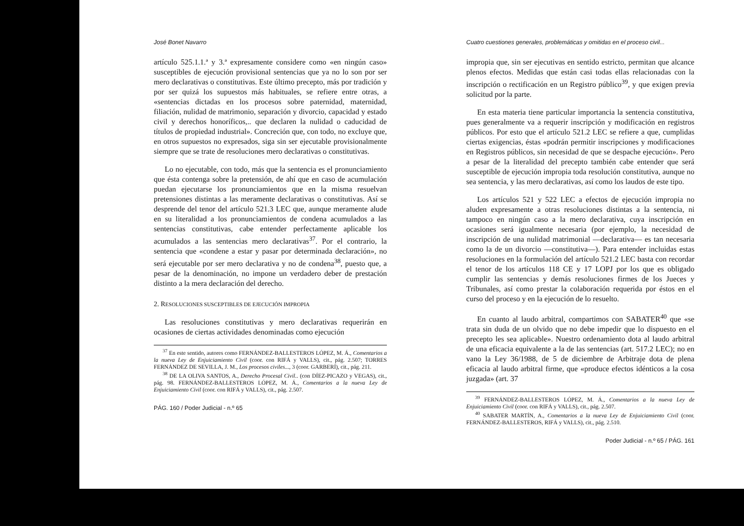José Bonet Navarro
artículo 525.1.1.ª y 3.ª expresamente considere como «en ningún caso» susceptibles de ejecución provisional sentencias que ya no lo son por ser mero declarativas o constitutivas. Este último precepto, más por tradición y por ser quizá los supuestos más habituales, se refiere entre otras, a «sentencias dictadas en los procesos sobre paternidad, maternidad, filiación, nulidad de matrimonio, separación y divorcio, capacidad y estado civil y derechos honoríficos,.. que declaren la nulidad o caducidad de títulos de propiedad industrial». Concreción que, con todo, no excluye que, en otros supuestos no expresados, siga sin ser ejecutable provisionalmente siempre que se trate de resoluciones mero declarativas o constitutivas.
Lo no ejecutable, con todo, más que la sentencia es el pronunciamiento que ésta contenga sobre la pretensión, de ahí que en caso de acumulación puedan ejecutarse los pronunciamientos que en la misma resuelvan pretensiones distintas a las meramente declarativas o constitutivas. Así se desprende del tenor del artículo 521.3 LEC que, aunque meramente alude en su literalidad a los pronunciamientos de condena acumulados a las sentencias constitutivas, cabe entender perfectamente aplicable los acumulados a las sentencias mero declarativas<sup>37</sup>. Por el contrario, la sentencia que «condene a estar y pasar por determinada declaración», no será ejecutable por ser mero declarativa y no de condena<sup>38</sup>, puesto que, a pesar de la denominación, no impone un verdadero deber de prestación distinto a la mera declaración del derecho.
2. RESOLUCIONES SUSCEPTIBLES DE EJECUCIÓN IMPROPIA
Las resoluciones constitutivas y mero declarativas requerirán en ocasiones de ciertas actividades denominadas como ejecución
<sup>37</sup> En este sentido, autores como FERNÁNDEZ-BALLESTEROS LÓPEZ, M. Á., Comentarios a la nueva Ley de Enjuiciamiento Civil (coor. con RIFÁ y VALLS), cit., pág. 2.507; TORRES FERNÁNDEZ DE SEVILLA, J. M., Los procesos civiles..., 3 (coor. GARBERÍ), cit., pág. 211.
<sup>38</sup> DE LA OLIVA SANTOS, A., Derecho Procesal Civil.. (con DÍEZ-PICAZO y VEGAS), cit., pág. 98. FERNÁNDEZ-BALLESTEROS LÓPEZ, M. Á., Comentarios a la nueva Ley de Enjuiciamiento Civil (coor. con RIFÁ y VALLS), cit., pág. 2.507.
PÁG. 160 / Poder Judicial - n.º 65
Cuatro cuestiones generales, problemáticas y omitidas en el proceso civil...
impropia que, sin ser ejecutivas en sentido estricto, permitan que alcance plenos efectos. Medidas que están casi todas ellas relacionadas con la inscripción o rectificación en un Registro público<sup>39</sup>, y que exigen previa solicitud por la parte.
En esta materia tiene particular importancia la sentencia constitutiva, pues generalmente va a requerir inscripción y modificación en registros públicos. Por esto que el artículo 521.2 LEC se refiere a que, cumplidas ciertas exigencias, éstas «podrán permitir inscripciones y modificaciones en Registros públicos, sin necesidad de que se despache ejecución». Pero a pesar de la literalidad del precepto también cabe entender que será susceptible de ejecución impropia toda resolución constitutiva, aunque no sea sentencia, y las mero declarativas, así como los laudos de este tipo.
Los artículos 521 y 522 LEC a efectos de ejecución impropia no aluden expresamente a otras resoluciones distintas a la sentencia, ni tampoco en ningún caso a la mero declarativa, cuya inscripción en ocasiones será igualmente necesaria (por ejemplo, la necesidad de inscripción de una nulidad matrimonial —declarativa— es tan necesaria como la de un divorcio —constitutiva—). Para entender incluidas estas resoluciones en la formulación del artículo 521.2 LEC basta con recordar el tenor de los artículos 118 CE y 17 LOPJ por los que es obligado cumplir las sentencias y demás resoluciones firmes de los Jueces y Tribunales, así como prestar la colaboración requerida por éstos en el curso del proceso y en la ejecución de lo resuelto.
En cuanto al laudo arbitral, compartimos con SABATER<sup>40</sup> que «se trata sin duda de un olvido que no debe impedir que lo dispuesto en el precepto les sea aplicable». Nuestro ordenamiento dota al laudo arbitral de una eficacia equivalente a la de las sentencias (art. 517.2 LEC); no en vano la Ley 36/1988, de 5 de diciembre de Arbitraje dota de plena eficacia al laudo arbitral firme, que «produce efectos idénticos a la cosa juzgada» (art. 37
<sup>39</sup> FERNÁNDEZ-BALLESTEROS LÓPEZ, M. Á., Comentarios a la nueva Ley de Enjuiciamiento Civil (coor. con RIFÁ y VALLS), cit., pág. 2.507.
<sup>40</sup> SABATER MARTÍN, A., Comentarios a la nueva Ley de Enjuiciamiento Civil (coor. FERNÁNDEZ-BALLESTEROS, RIFÁ y VALLS), cit., pág. 2.510.
Poder Judicial - n.º 65 / PÁG. 161